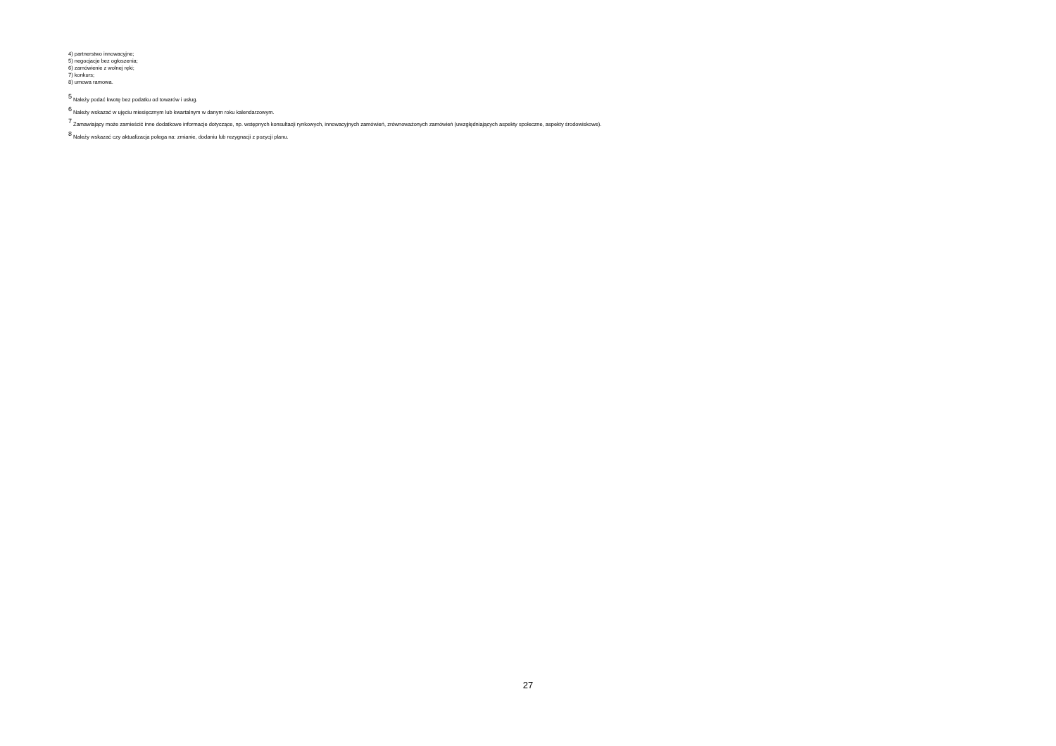4) partnerstwo innowacyjne;
5) negocjacje bez ogłoszenia;
6) zamówienie z wolnej ręki;
7) konkurs;
8) umowa ramowa.
<sup>5</sup> Należy podać kwotę bez podatku od towarów i usług.
<sup>6</sup> Należy wskazać w ujęciu miesięcznym lub kwartalnym w danym roku kalendarzowym.
<sup>7</sup> Zamawiający może zamieścić inne dodatkowe informacje dotyczące, np. wstępnych konsultacji rynkowych, innowacyjnych zamówień, zrównoważonych zamówień (uwzględniających aspekty społeczne, aspekty środowiskowe).
<sup>8</sup> Należy wskazać czy aktualizacja polega na: zmianie, dodaniu lub rezygnacji z pozycji planu.
27